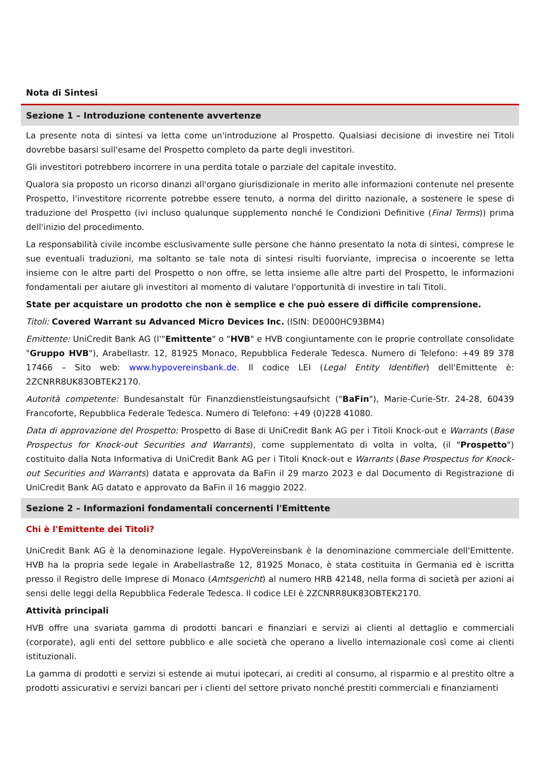Nota di Sintesi
Sezione 1 – Introduzione contenente avvertenze
La presente nota di sintesi va letta come un'introduzione al Prospetto. Qualsiasi decisione di investire nei Titoli dovrebbe basarsi sull'esame del Prospetto completo da parte degli investitori.
Gli investitori potrebbero incorrere in una perdita totale o parziale del capitale investito.
Qualora sia proposto un ricorso dinanzi all'organo giurisdizionale in merito alle informazioni contenute nel presente Prospetto, l'investitore ricorrente potrebbe essere tenuto, a norma del diritto nazionale, a sostenere le spese di traduzione del Prospetto (ivi incluso qualunque supplemento nonché le Condizioni Definitive (Final Terms)) prima dell'inizio del procedimento.
La responsabilità civile incombe esclusivamente sulle persone che hanno presentato la nota di sintesi, comprese le sue eventuali traduzioni, ma soltanto se tale nota di sintesi risulti fuorviante, imprecisa o incoerente se letta insieme con le altre parti del Prospetto o non offre, se letta insieme alle altre parti del Prospetto, le informazioni fondamentali per aiutare gli investitori al momento di valutare l'opportunità di investire in tali Titoli.
State per acquistare un prodotto che non è semplice e che può essere di difficile comprensione.
Titoli: Covered Warrant su Advanced Micro Devices Inc. (ISIN: DE000HC93BM4)
Emittente: UniCredit Bank AG (l'"Emittente" o "HVB" e HVB congiuntamente con le proprie controllate consolidate "Gruppo HVB"), Arabellastr. 12, 81925 Monaco, Repubblica Federale Tedesca. Numero di Telefono: +49 89 378 17466 – Sito web: www.hypovereinsbank.de. Il codice LEI (Legal Entity Identifier) dell'Emittente è: 2ZCNRR8UK83OBTEK2170.
Autorità competente: Bundesanstalt für Finanzdienstleistungsaufsicht ("BaFin"), Marie-Curie-Str. 24-28, 60439 Francoforte, Repubblica Federale Tedesca. Numero di Telefono: +49 (0)228 41080.
Data di approvazione del Prospetto: Prospetto di Base di UniCredit Bank AG per i Titoli Knock-out e Warrants (Base Prospectus for Knock-out Securities and Warrants), come supplementato di volta in volta, (il "Prospetto") costituito dalla Nota Informativa di UniCredit Bank AG per i Titoli Knock-out e Warrants (Base Prospectus for Knock-out Securities and Warrants) datata e approvata da BaFin il 29 marzo 2023 e dal Documento di Registrazione di UniCredit Bank AG datato e approvato da BaFin il 16 maggio 2022.
Sezione 2 – Informazioni fondamentali concernenti l'Emittente
Chi è l'Emittente dei Titoli?
UniCredit Bank AG è la denominazione legale. HypoVereinsbank è la denominazione commerciale dell'Emittente. HVB ha la propria sede legale in Arabellastraße 12, 81925 Monaco, è stata costituita in Germania ed è iscritta presso il Registro delle Imprese di Monaco (Amtsgericht) al numero HRB 42148, nella forma di società per azioni ai sensi delle leggi della Repubblica Federale Tedesca. Il codice LEI è 2ZCNRR8UK83OBTEK2170.
Attività principali
HVB offre una svariata gamma di prodotti bancari e finanziari e servizi ai clienti al dettaglio e commerciali (corporate), agli enti del settore pubblico e alle società che operano a livello internazionale così come ai clienti istituzionali.
La gamma di prodotti e servizi si estende ai mutui ipotecari, ai crediti al consumo, al risparmio e al prestito oltre a prodotti assicurativi e servizi bancari per i clienti del settore privato nonché prestiti commerciali e finanziamenti